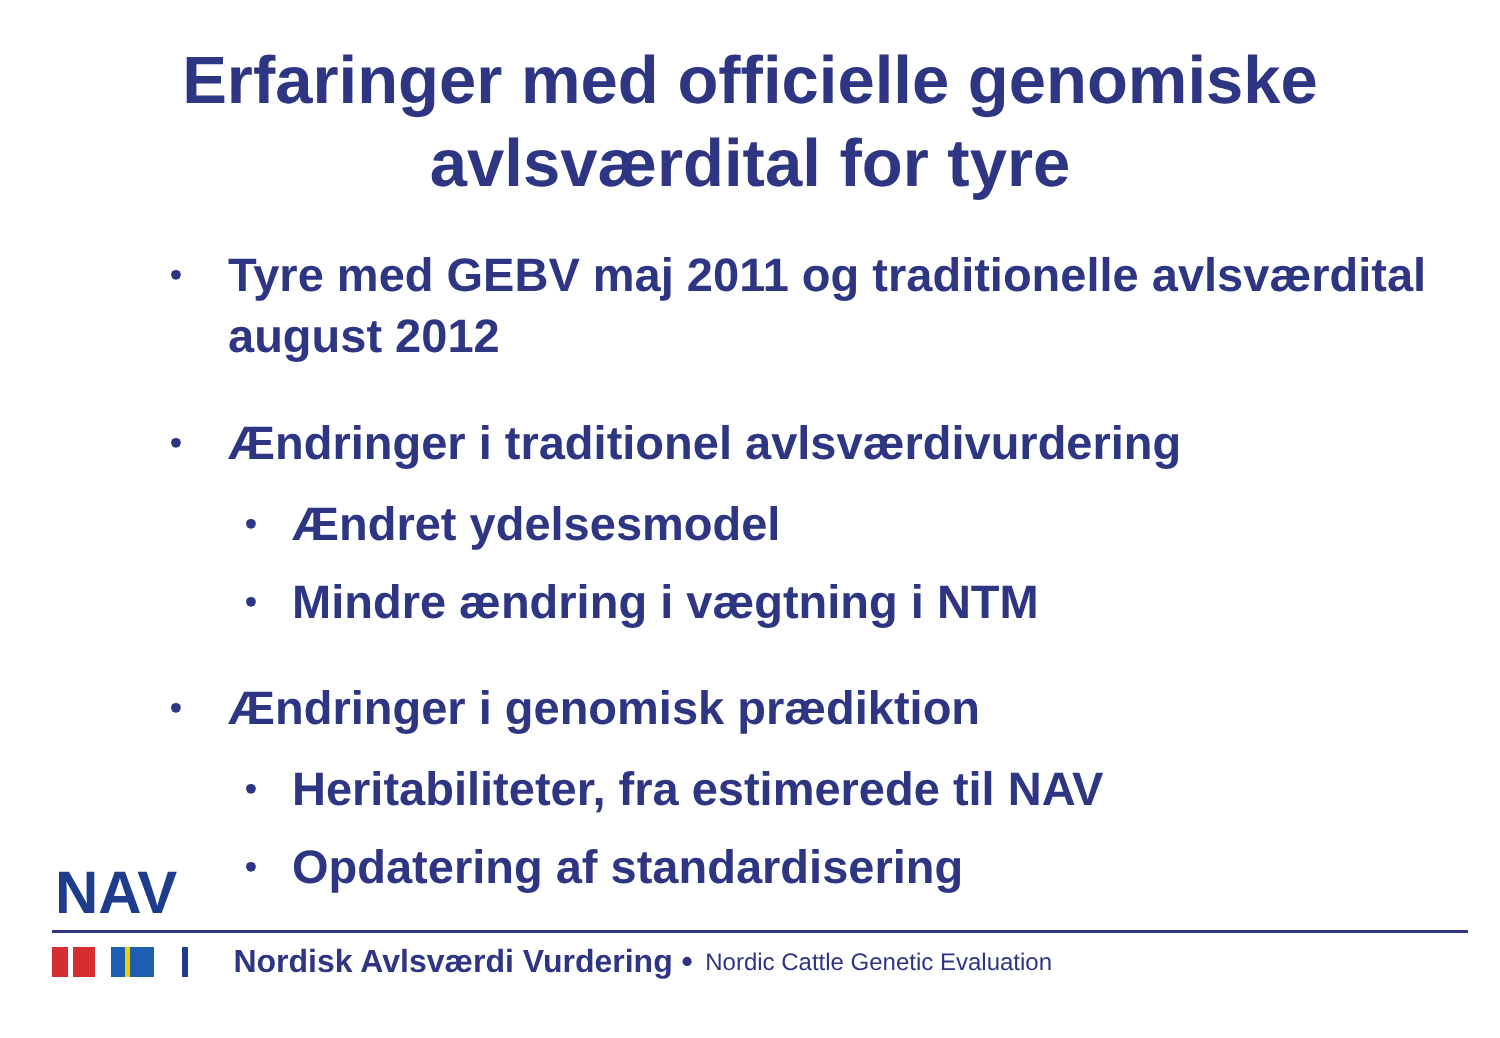Erfaringer med officielle genomiske
avlsværdital for tyre
• Tyre med GEBV maj 2011 og traditionelle avlsværdital august 2012
• Ændringer i traditionel avlsværdivurdering
• Ændret ydelsesmodel
• Mindre ændring i vægtning i NTM
• Ændringer i genomisk prædiktion
• Heritabiliteter, fra estimerede til NAV
• Opdatering af standardisering
NAV
Nordisk Avlsværdi Vurdering • Nordic Cattle Genetic Evaluation